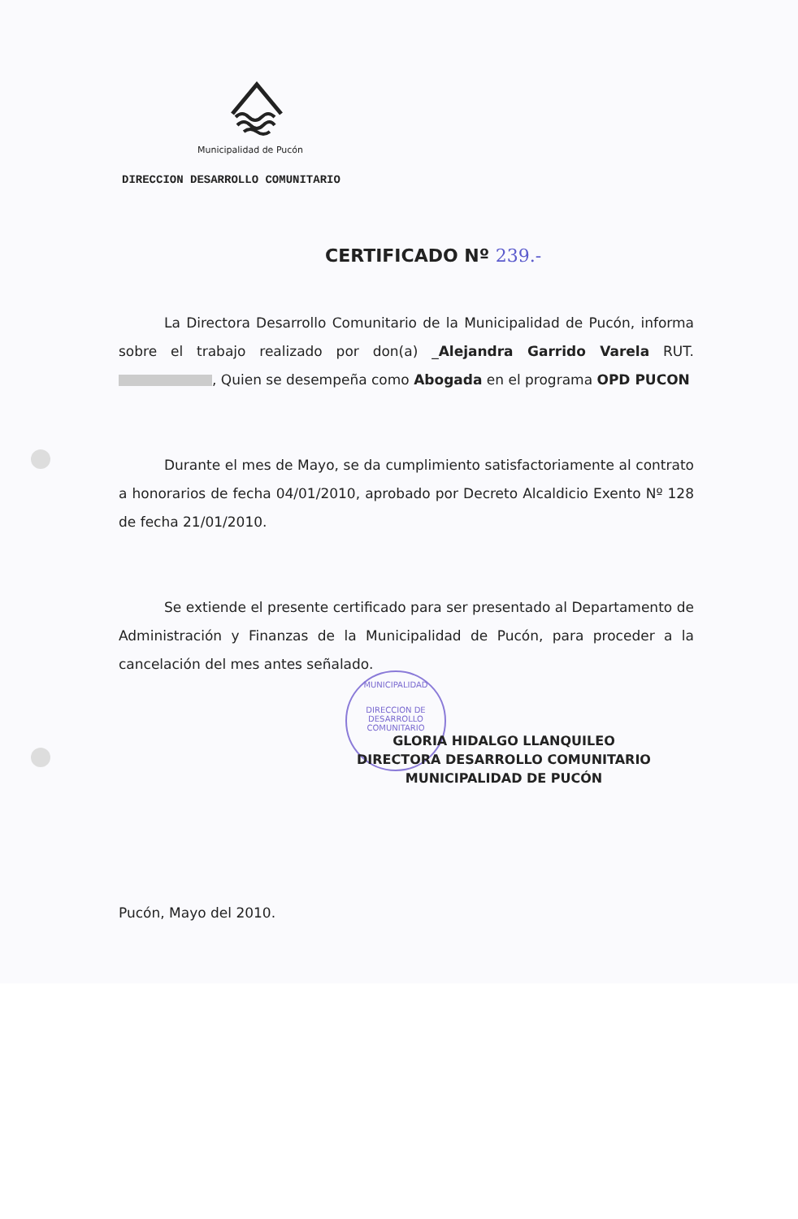Municipalidad de Pucón
DIRECCION DESARROLLO COMUNITARIO
CERTIFICADO Nº 239.-
La Directora Desarrollo Comunitario de la Municipalidad de Pucón, informa sobre el trabajo realizado por don(a) _Alejandra Garrido Varela RUT. , Quien se desempeña como Abogada en el programa OPD PUCON
Durante el mes de Mayo, se da cumplimiento satisfactoriamente al contrato a honorarios de fecha 04/01/2010, aprobado por Decreto Alcaldicio Exento Nº 128 de fecha 21/01/2010.
Se extiende el presente certificado para ser presentado al Departamento de Administración y Finanzas de la Municipalidad de Pucón, para proceder a la cancelación del mes antes señalado.
MUNICIPALIDAD
DIRECCION DE
DESARROLLO
COMUNITARIO
GLORIA HIDALGO LLANQUILEO
DIRECTORA DESARROLLO COMUNITARIO
MUNICIPALIDAD DE PUCÓN
Pucón, Mayo del 2010.